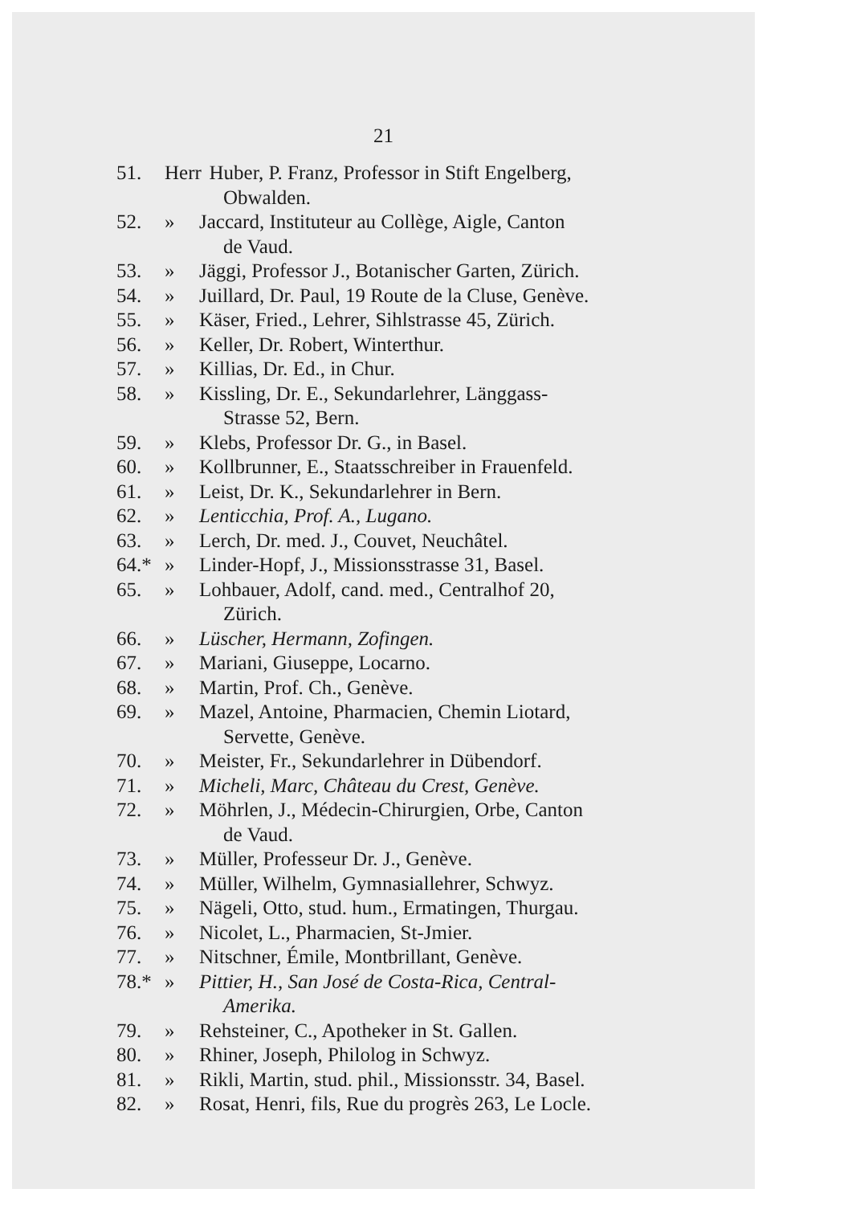21
51. Herr Huber, P. Franz, Professor in Stift Engelberg,
Obwalden.
52. » Jaccard, Instituteur au Collège, Aigle, Canton
de Vaud.
53. » Jäggi, Professor J., Botanischer Garten, Zürich.
54. » Juillard, Dr. Paul, 19 Route de la Cluse, Genève.
55. » Käser, Fried., Lehrer, Sihlstrasse 45, Zürich.
56. » Keller, Dr. Robert, Winterthur.
57. » Killias, Dr. Ed., in Chur.
58. » Kissling, Dr. E., Sekundarlehrer, Länggass-
Strasse 52, Bern.
59. » Klebs, Professor Dr. G., in Basel.
60. » Kollbrunner, E., Staatsschreiber in Frauenfeld.
61. » Leist, Dr. K., Sekundarlehrer in Bern.
62. » Lenticchia, Prof. A., Lugano.
63. » Lerch, Dr. med. J., Couvet, Neuchâtel.
64.* » Linder-Hopf, J., Missionsstrasse 31, Basel.
65. » Lohbauer, Adolf, cand. med., Centralhof 20,
Zürich.
66. » Lüscher, Hermann, Zofingen.
67. » Mariani, Giuseppe, Locarno.
68. » Martin, Prof. Ch., Genève.
69. » Mazel, Antoine, Pharmacien, Chemin Liotard,
Servette, Genève.
70. » Meister, Fr., Sekundarlehrer in Dübendorf.
71. » Micheli, Marc, Château du Crest, Genève.
72. » Möhrlen, J., Médecin-Chirurgien, Orbe, Canton
de Vaud.
73. » Müller, Professeur Dr. J., Genève.
74. » Müller, Wilhelm, Gymnasiallehrer, Schwyz.
75. » Nägeli, Otto, stud. hum., Ermatingen, Thurgau.
76. » Nicolet, L., Pharmacien, St-Jmier.
77. » Nitschner, Émile, Montbrillant, Genève.
78.* » Pittier, H., San José de Costa-Rica, Central-
Amerika.
79. » Rehsteiner, C., Apotheker in St. Gallen.
80. » Rhiner, Joseph, Philolog in Schwyz.
81. » Rikli, Martin, stud. phil., Missionsstr. 34, Basel.
82. » Rosat, Henri, fils, Rue du progrès 263, Le Locle.